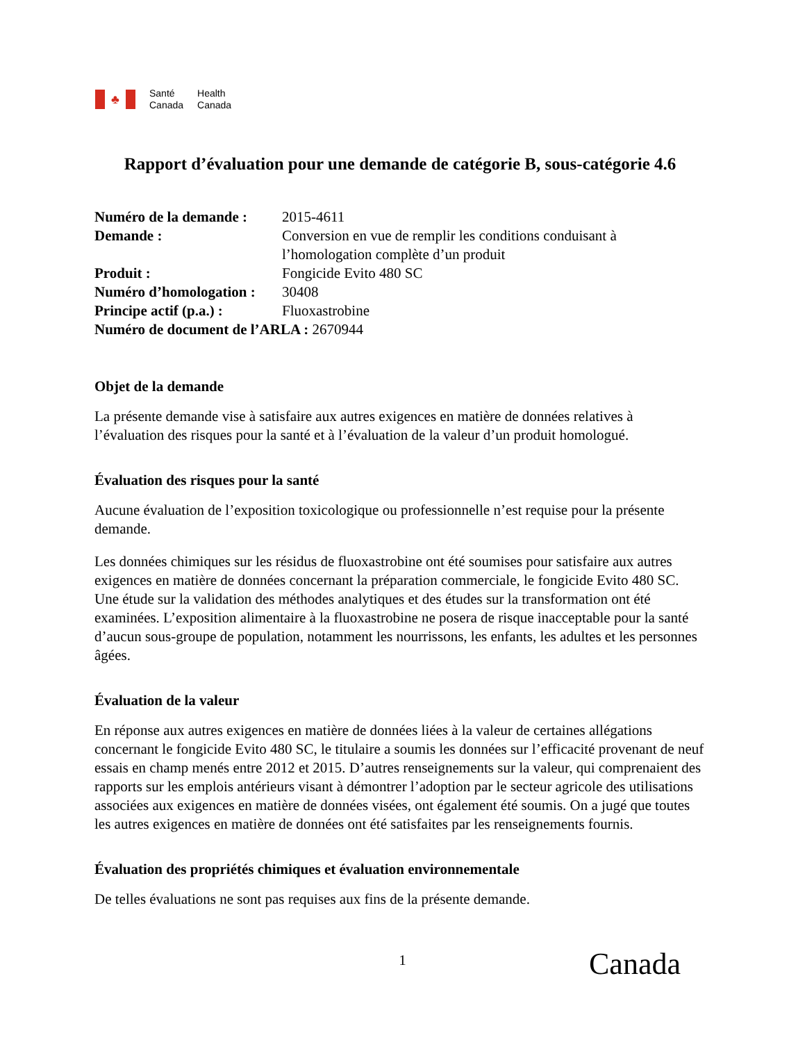♣
Santé
Canada
Health
Canada
Rapport d’évaluation pour une demande de catégorie B, sous-catégorie 4.6
Numéro de la demande : 2015-4611
Demande : Conversion en vue de remplir les conditions conduisant à l’homologation complète d’un produit
Produit : Fongicide Evito 480 SC
Numéro d’homologation : 30408
Principe actif (p.a.) : Fluoxastrobine
Numéro de document de l’ARLA : 2670944
Objet de la demande
La présente demande vise à satisfaire aux autres exigences en matière de données relatives à l’évaluation des risques pour la santé et à l’évaluation de la valeur d’un produit homologué.
Évaluation des risques pour la santé
Aucune évaluation de l’exposition toxicologique ou professionnelle n’est requise pour la présente demande.
Les données chimiques sur les résidus de fluoxastrobine ont été soumises pour satisfaire aux autres exigences en matière de données concernant la préparation commerciale, le fongicide Evito 480 SC. Une étude sur la validation des méthodes analytiques et des études sur la transformation ont été examinées. L’exposition alimentaire à la fluoxastrobine ne posera de risque inacceptable pour la santé d’aucun sous-groupe de population, notamment les nourrissons, les enfants, les adultes et les personnes âgées.
Évaluation de la valeur
En réponse aux autres exigences en matière de données liées à la valeur de certaines allégations concernant le fongicide Evito 480 SC, le titulaire a soumis les données sur l’efficacité provenant de neuf essais en champ menés entre 2012 et 2015. D’autres renseignements sur la valeur, qui comprenaient des rapports sur les emplois antérieurs visant à démontrer l’adoption par le secteur agricole des utilisations associées aux exigences en matière de données visées, ont également été soumis. On a jugé que toutes les autres exigences en matière de données ont été satisfaites par les renseignements fournis.
Évaluation des propriétés chimiques et évaluation environnementale
De telles évaluations ne sont pas requises aux fins de la présente demande.
1 Canada